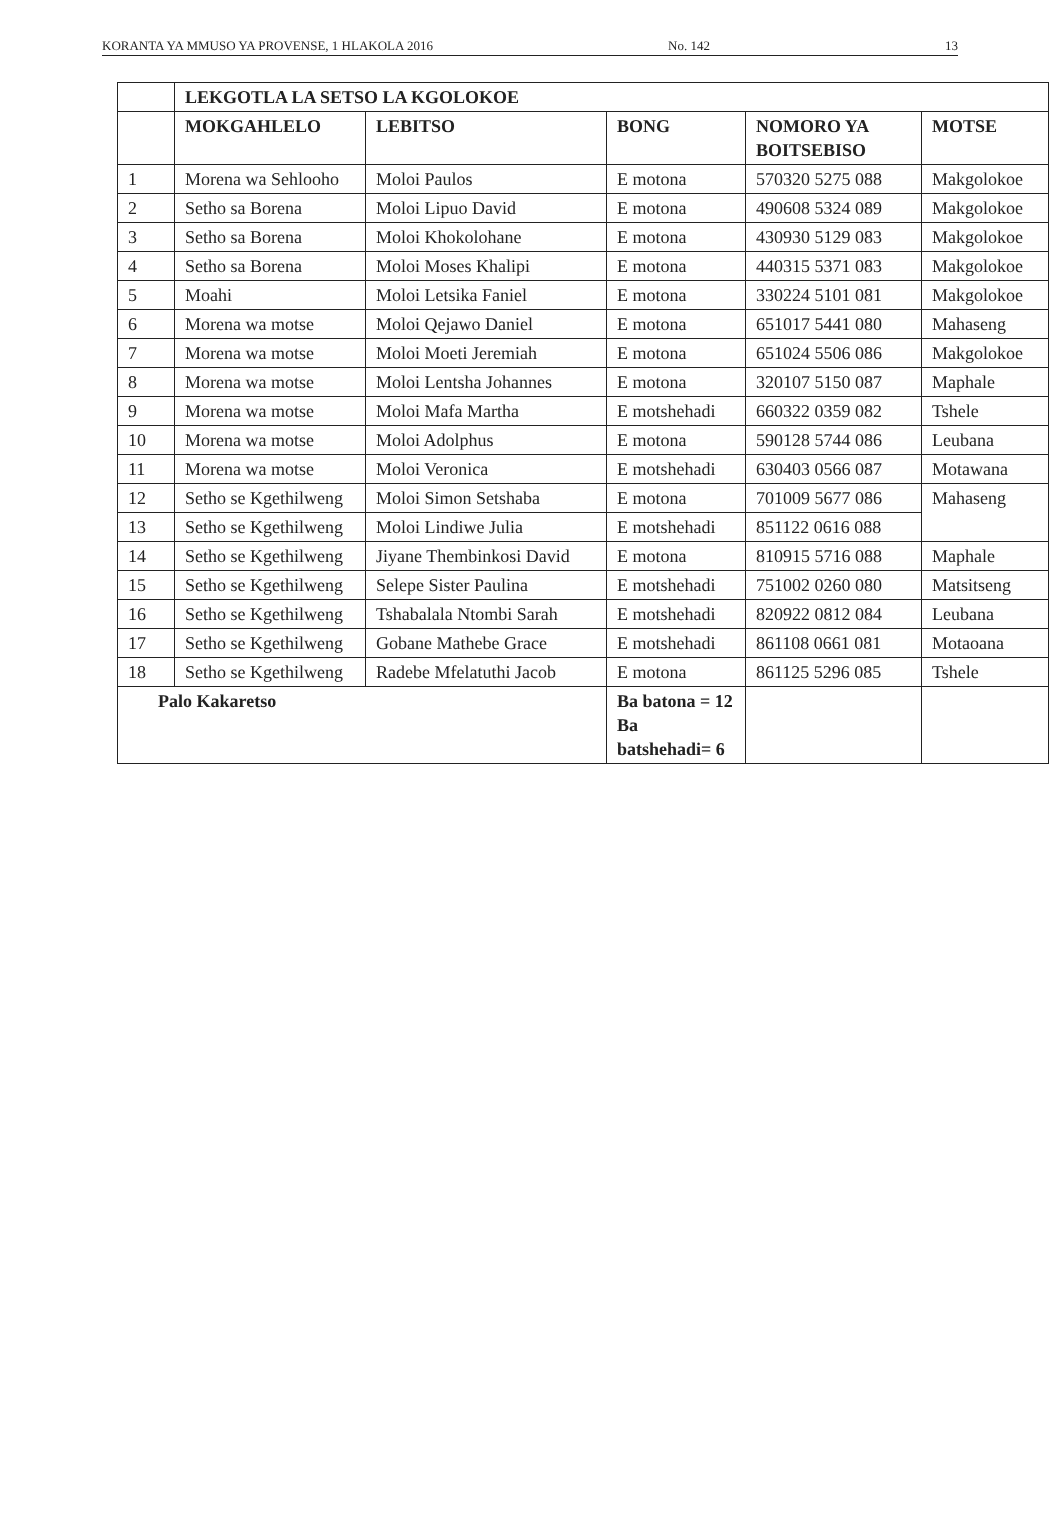KORANTA YA MMUSO YA PROVENSE, 1 HLAKOLA 2016 No. 142 13
| | LEKGOTLA LA SETSO LA KGOLOKOE | | | | |
| --- | --- | --- | --- | --- | --- |
| | MOKGAHLELO | LEBITSO | BONG | NOMORO YA BOITSEBISO | MOTSE |
| 1 | Morena wa Sehlooho | Moloi Paulos | E motona | 570320 5275 088 | Makgolokoe |
| 2 | Setho sa Borena | Moloi Lipuo David | E motona | 490608 5324 089 | Makgolokoe |
| 3 | Setho sa Borena | Moloi Khokolohane | E motona | 430930 5129 083 | Makgolokoe |
| 4 | Setho sa Borena | Moloi Moses Khalipi | E motona | 440315 5371 083 | Makgolokoe |
| 5 | Moahi | Moloi Letsika Faniel | E motona | 330224 5101 081 | Makgolokoe |
| 6 | Morena wa motse | Moloi Qejawo Daniel | E motona | 651017 5441 080 | Mahaseng |
| 7 | Morena wa motse | Moloi Moeti Jeremiah | E motona | 651024 5506 086 | Makgolokoe |
| 8 | Morena wa motse | Moloi Lentsha Johannes | E motona | 320107 5150 087 | Maphale |
| 9 | Morena wa motse | Moloi Mafa Martha | E motshehadi | 660322 0359 082 | Tshele |
| 10 | Morena wa motse | Moloi Adolphus | E motona | 590128 5744 086 | Leubana |
| 11 | Morena wa motse | Moloi Veronica | E motshehadi | 630403 0566 087 | Motawana |
| 12 | Setho se Kgethilweng | Moloi Simon Setshaba | E motona | 701009 5677 086 | Mahaseng |
| 13 | Setho se Kgethilweng | Moloi Lindiwe Julia | E motshehadi | 851122 0616 088 | |
| 14 | Setho se Kgethilweng | Jiyane Thembinkosi David | E motona | 810915 5716 088 | Maphale |
| 15 | Setho se Kgethilweng | Selepe Sister Paulina | E motshehadi | 751002 0260 080 | Matsitseng |
| 16 | Setho se Kgethilweng | Tshabalala Ntombi Sarah | E motshehadi | 820922 0812 084 | Leubana |
| 17 | Setho se Kgethilweng | Gobane Mathebe Grace | E motshehadi | 861108 0661 081 | Motaoana |
| 18 | Setho se Kgethilweng | Radebe Mfelatuthi Jacob | E motona | 861125 5296 085 | Tshele |
| Palo Kakaretso | | | Ba batona = 12 Ba batshehadi= 6 | | |